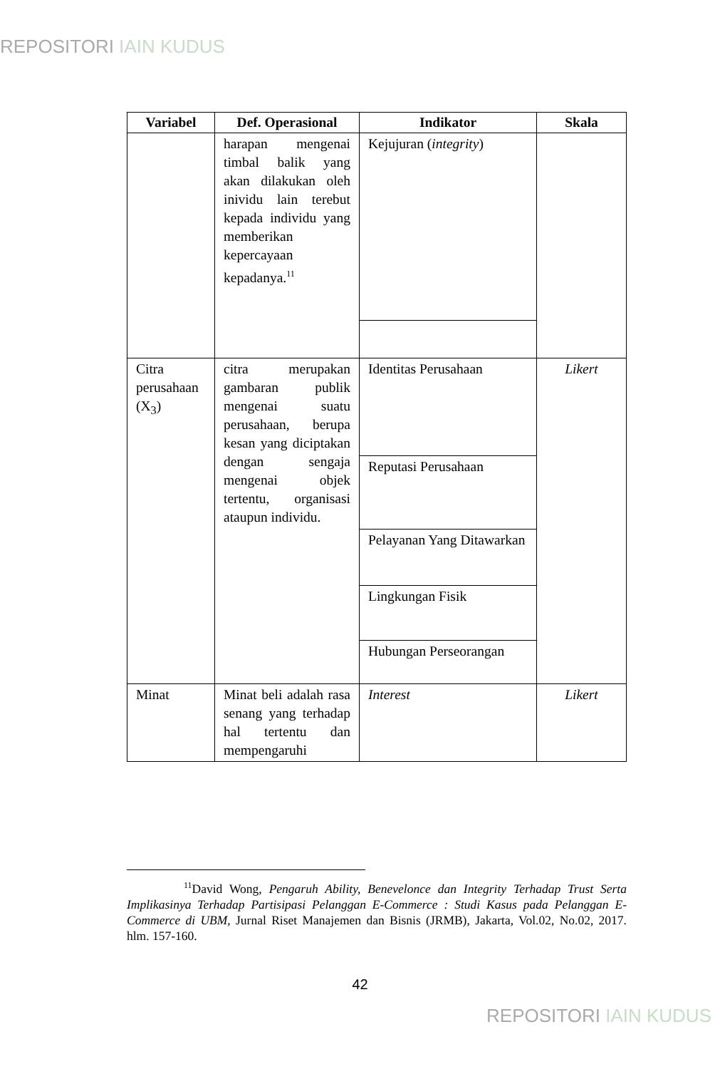REPOSITORI IAIN KUDUS
| Variabel | Def. Operasional | Indikator | Skala |
| --- | --- | --- | --- |
| | harapan mengenai timbal balik yang akan dilakukan oleh inividu lain terebut kepada individu yang memberikan kepercayaan kepadanya.<sup>11</sup> | Kejujuran ( integrity ) | |
| Citra perusahaan (X<sub>3</sub>) | citra merupakan gambaran publik mengenai suatu perusahaan, berupa kesan yang diciptakan dengan sengaja mengenai objek tertentu, organisasi ataupun individu. | Identitas Perusahaan | Likert |
| | | Reputasi Perusahaan | |
| | | Pelayanan Yang Ditawarkan | |
| | | Lingkungan Fisik | |
| | | Hubungan Perseorangan | |
| Minat | Minat beli adalah rasa senang yang terhadap hal tertentu dan mempengaruhi | Interest | Likert |
<sup>11</sup> David Wong, Pengaruh Ability, Benevelonce dan Integrity Terhadap Trust Serta Implikasinya Terhadap Partisipasi Pelanggan E-Commerce : Studi Kasus pada Pelanggan E-Commerce di UBM, Jurnal Riset Manajemen dan Bisnis (JRMB), Jakarta, Vol.02, No.02, 2017. hlm. 157-160.
42
REPOSITORI IAIN KUDUS